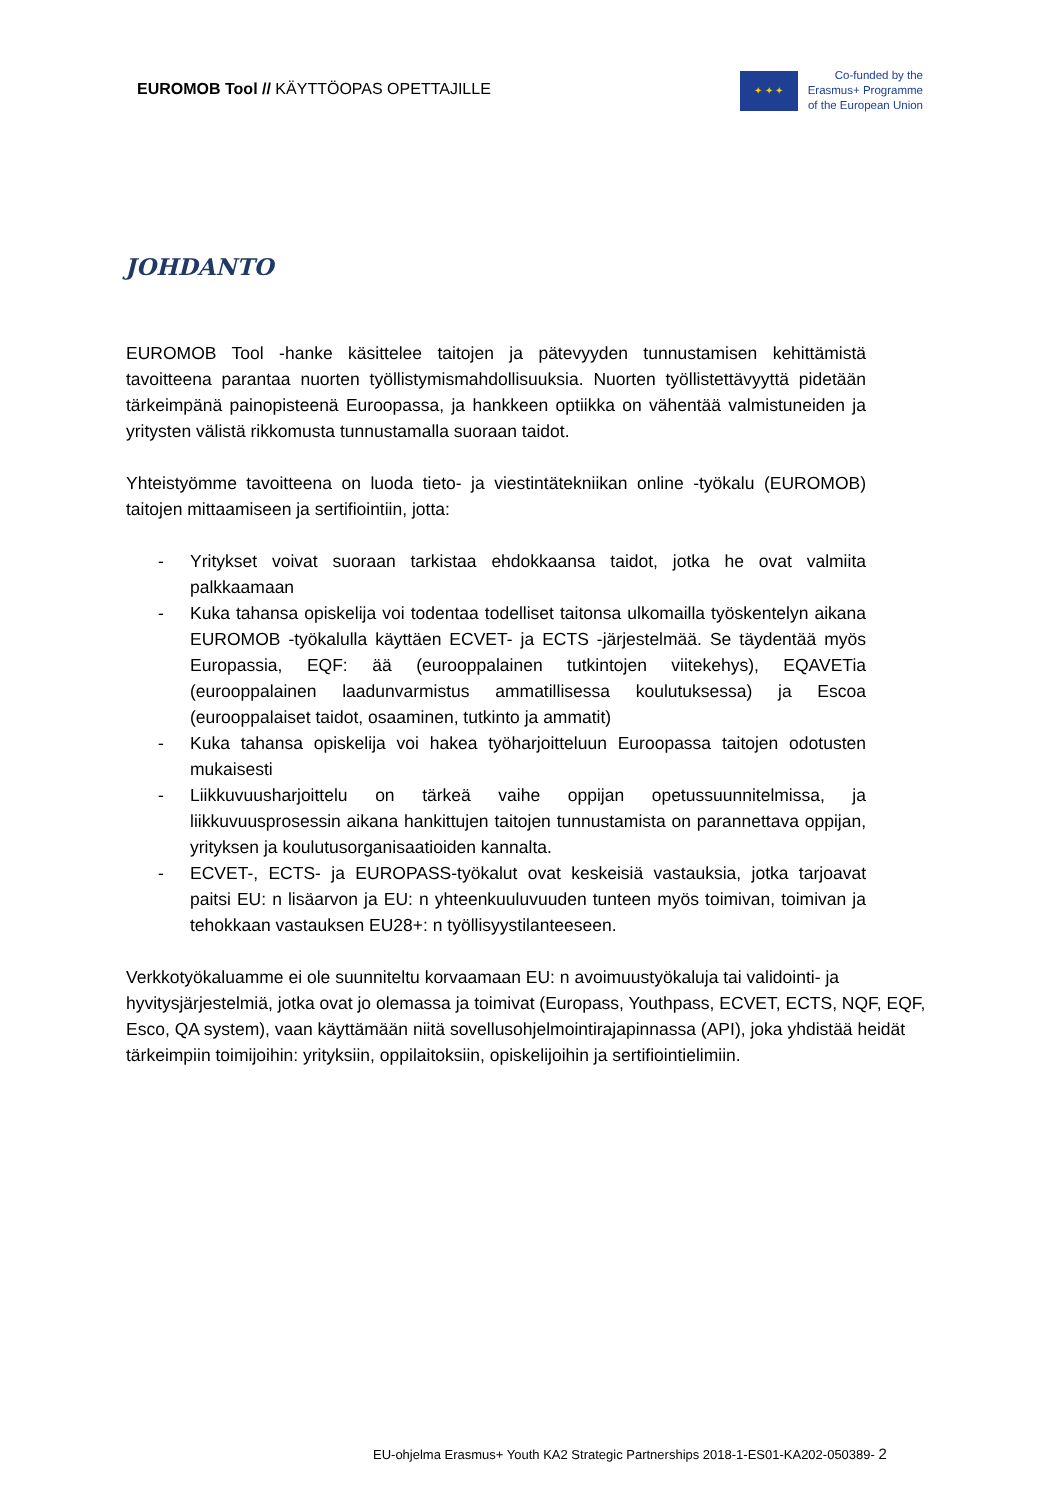EUROMOB Tool // KÄYTTÖOPAS OPETTAJILLE
✦ ✦ ✦
Co-funded by the
Erasmus+ Programme
of the European Union
JOHDANTO
EUROMOB Tool -hanke käsittelee taitojen ja pätevyyden tunnustamisen kehittämistä tavoitteena parantaa nuorten työllistymismahdollisuuksia. Nuorten työllistettävyyttä pidetään tärkeimpänä painopisteenä Euroopassa, ja hankkeen optiikka on vähentää valmistuneiden ja yritysten välistä rikkomusta tunnustamalla suoraan taidot.
Yhteistyömme tavoitteena on luoda tieto- ja viestintätekniikan online -työkalu (EUROMOB) taitojen mittaamiseen ja sertifiointiin, jotta:
- Yritykset voivat suoraan tarkistaa ehdokkaansa taidot, jotka he ovat valmiita palkkaamaan
- Kuka tahansa opiskelija voi todentaa todelliset taitonsa ulkomailla työskentelyn aikana EUROMOB -työkalulla käyttäen ECVET- ja ECTS -järjestelmää. Se täydentää myös Europassia, EQF: ää (eurooppalainen tutkintojen viitekehys), EQAVETia (eurooppalainen laadunvarmistus ammatillisessa koulutuksessa) ja Escoa (eurooppalaiset taidot, osaaminen, tutkinto ja ammatit)
- Kuka tahansa opiskelija voi hakea työharjoitteluun Euroopassa taitojen odotusten mukaisesti
- Liikkuvuusharjoittelu on tärkeä vaihe oppijan opetussuunnitelmissa, ja liikkuvuusprosessin aikana hankittujen taitojen tunnustamista on parannettava oppijan, yrityksen ja koulutusorganisaatioiden kannalta.
- ECVET-, ECTS- ja EUROPASS-työkalut ovat keskeisiä vastauksia, jotka tarjoavat paitsi EU: n lisäarvon ja EU: n yhteenkuuluvuuden tunteen myös toimivan, toimivan ja tehokkaan vastauksen EU28+: n työllisyystilanteeseen.
Verkkotyökaluamme ei ole suunniteltu korvaamaan EU: n avoimuustyökaluja tai validointi- ja hyvitysjärjestelmiä, jotka ovat jo olemassa ja toimivat (Europass, Youthpass, ECVET, ECTS, NQF, EQF, Esco, QA system), vaan käyttämään niitä sovellusohjelmointirajapinnassa (API), joka yhdistää heidät tärkeimpiin toimijoihin: yrityksiin, oppilaitoksiin, opiskelijoihin ja sertifiointielimiin.
EU-ohjelma Erasmus+ Youth KA2 Strategic Partnerships 2018-1-ES01-KA202-050389- 2